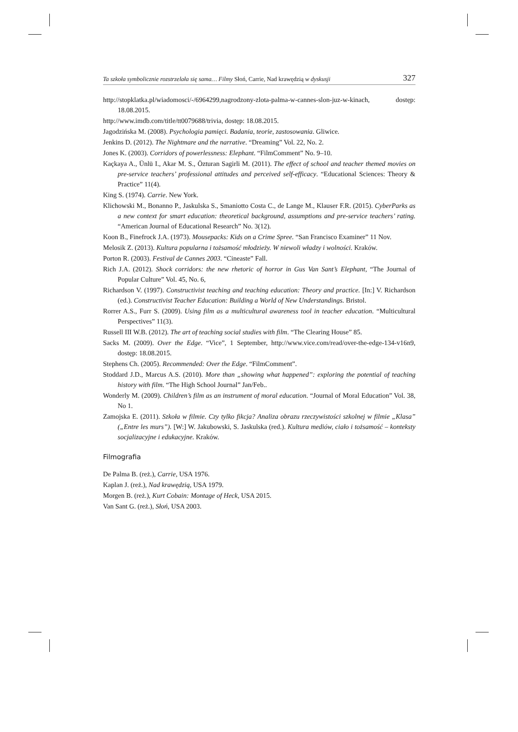Ta szkoła symbolicznie rozstrzelała się sama… Filmy Słoń, Carrie, Nad krawędzią w dyskusji 327
http://stopklatka.pl/wiadomosci/-/6964299,nagrodzony-zlota-palma-w-cannes-slon-juz-w-kinach, dostęp: 18.08.2015.
http://www.imdb.com/title/tt0079688/trivia, dostęp: 18.08.2015.
Jagodzińska M. (2008). Psychologia pamięci. Badania, teorie, zastosowania. Gliwice.
Jenkins D. (2012). The Nightmare and the narrative. “Dreaming” Vol. 22, No. 2.
Jones K. (2003). Corridors of powerlessness: Elephant. “FilmComment” No. 9–10.
Kaçkaya A., Ünlü I., Akar M. S., Özturan Sagirli M. (2011). The effect of school and teacher themed movies on pre-service teachers’ professional attitudes and perceived self-efficacy. “Educational Sciences: Theory & Practice” 11(4).
King S. (1974). Carrie. New York.
Klichowski M., Bonanno P., Jaskulska S., Smaniotto Costa C., de Lange M., Klauser F.R. (2015). CyberParks as a new context for smart education: theoretical background, assumptions and pre-service teachers’ rating. “American Journal of Educational Research” No. 3(12).
Koon B., Finefrock J.A. (1973). Mousepacks: Kids on a Crime Spree. “San Francisco Examiner” 11 Nov.
Melosik Z. (2013). Kultura popularna i tożsamość młodzieży. W niewoli władzy i wolności. Kraków.
Porton R. (2003). Festival de Cannes 2003. “Cineaste” Fall.
Rich J.A. (2012). Shock corridors: the new rhetoric of horror in Gus Van Sant’s Elephant, “The Journal of Popular Culture” Vol. 45, No. 6,
Richardson V. (1997). Constructivist teaching and teaching education: Theory and practice. [In:] V. Richardson (ed.). Constructivist Teacher Education: Building a World of New Understandings. Bristol.
Rorrer A.S., Furr S. (2009). Using film as a multicultural awareness tool in teacher education. “Multicultural Perspectives” 11(3).
Russell III W.B. (2012). The art of teaching social studies with film. “The Clearing House” 85.
Sacks M. (2009). Over the Edge. “Vice”, 1 September, http://www.vice.com/read/over-the-edge-134-v16n9, dostęp: 18.08.2015.
Stephens Ch. (2005). Recommended: Over the Edge. “FilmComment”.
Stoddard J.D., Marcus A.S. (2010). More than „showing what happened”: exploring the potential of teaching history with film. “The High School Journal” Jan/Feb..
Wonderly M. (2009). Children’s film as an instrument of moral education. “Journal of Moral Education” Vol. 38, No 1.
Zamojska E. (2011). Szkoła w filmie. Czy tylko fikcja? Analiza obrazu rzeczywistości szkolnej w filmie „Klasa” („Entre les murs”). [W:] W. Jakubowski, S. Jaskulska (red.). Kultura mediów, ciało i tożsamość – konteksty socjalizacyjne i edukacyjne. Kraków.
Filmografia
De Palma B. (reż.), Carrie, USA 1976.
Kaplan J. (reż.), Nad krawędzią, USA 1979.
Morgen B. (reż.), Kurt Cobain: Montage of Heck, USA 2015.
Van Sant G. (reż.), Słoń, USA 2003.